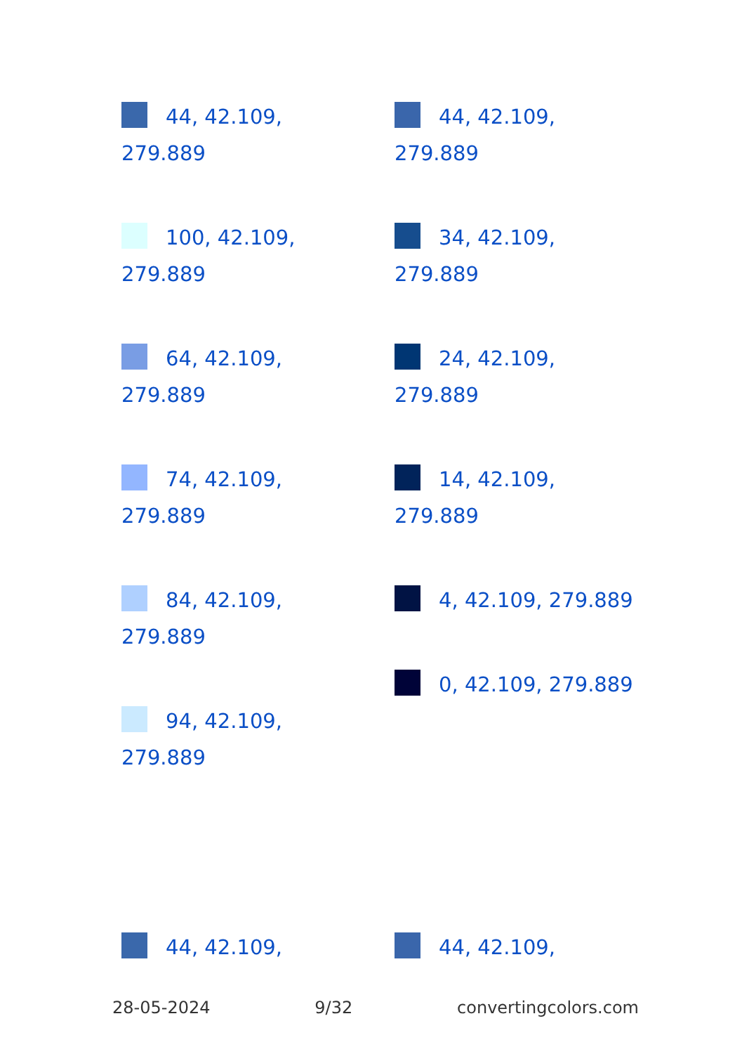44, 42.109, 279.889
100, 42.109, 279.889
64, 42.109, 279.889
74, 42.109, 279.889
84, 42.109, 279.889
94, 42.109, 279.889
44, 42.109, 279.889
34, 42.109, 279.889
24, 42.109, 279.889
14, 42.109, 279.889
4, 42.109, 279.889
0, 42.109, 279.889
44, 42.109, 44, 42.109,
28-05-2024 9/32 convertingcolors.com